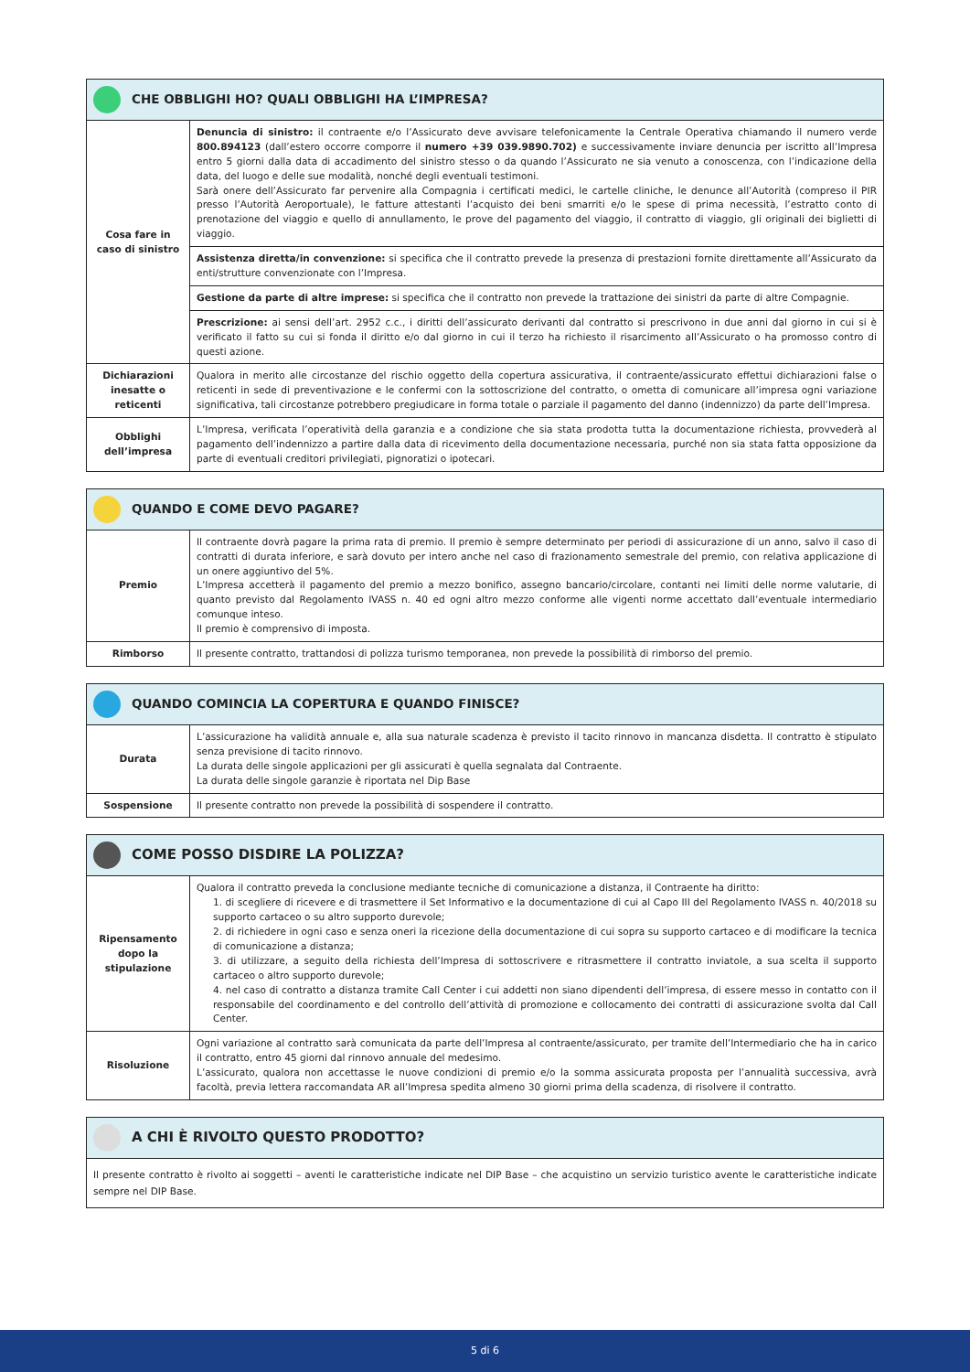| CHE OBBLIGHI HO? QUALI OBBLIGHI HA L’IMPRESA? | |
| Cosa fare in caso di sinistro | Denuncia di sinistro: il contraente e/o l’Assicurato deve avvisare telefonicamente la Centrale Operativa chiamando il numero verde 800.894123 (dall’estero occorre comporre il numero +39 039.9890.702) e successivamente inviare denuncia per iscritto all’Impresa entro 5 giorni dalla data di accadimento del sinistro stesso o da quando l’Assicurato ne sia venuto a conoscenza, con l’indicazione della data, del luogo e delle sue modalità, nonché degli eventuali testimoni. Sarà onere dell’Assicurato far pervenire alla Compagnia i certificati medici, le cartelle cliniche, le denunce all’Autorità (compreso il PIR presso l’Autorità Aeroportuale), le fatture attestanti l’acquisto dei beni smarriti e/o le spese di prima necessità, l’estratto conto di prenotazione del viaggio e quello di annullamento, le prove del pagamento del viaggio, il contratto di viaggio, gli originali dei biglietti di viaggio. |
| | Assistenza diretta/in convenzione: si specifica che il contratto prevede la presenza di prestazioni fornite direttamente all’Assicurato da enti/strutture convenzionate con l’Impresa. |
| | Gestione da parte di altre imprese: si specifica che il contratto non prevede la trattazione dei sinistri da parte di altre Compagnie. |
| | Prescrizione: ai sensi dell’art. 2952 c.c., i diritti dell’assicurato derivanti dal contratto si prescrivono in due anni dal giorno in cui si è verificato il fatto su cui si fonda il diritto e/o dal giorno in cui il terzo ha richiesto il risarcimento all’Assicurato o ha promosso contro di questi azione. |
| Dichiarazioni inesatte o reticenti | Qualora in merito alle circostanze del rischio oggetto della copertura assicurativa, il contraente/assicurato effettui dichiarazioni false o reticenti in sede di preventivazione e le confermi con la sottoscrizione del contratto, o ometta di comunicare all’impresa ogni variazione significativa, tali circostanze potrebbero pregiudicare in forma totale o parziale il pagamento del danno (indennizzo) da parte dell’Impresa. |
| Obblighi dell’impresa | L’Impresa, verificata l’operatività della garanzia e a condizione che sia stata prodotta tutta la documentazione richiesta, provvederà al pagamento dell’indennizzo a partire dalla data di ricevimento della documentazione necessaria, purché non sia stata fatta opposizione da parte di eventuali creditori privilegiati, pignoratizi o ipotecari. |
| QUANDO E COME DEVO PAGARE? | |
| Premio | Il contraente dovrà pagare la prima rata di premio. Il premio è sempre determinato per periodi di assicurazione di un anno, salvo il caso di contratti di durata inferiore, e sarà dovuto per intero anche nel caso di frazionamento semestrale del premio, con relativa applicazione di un onere aggiuntivo del 5%. L’Impresa accetterà il pagamento del premio a mezzo bonifico, assegno bancario/circolare, contanti nei limiti delle norme valutarie, di quanto previsto dal Regolamento IVASS n. 40 ed ogni altro mezzo conforme alle vigenti norme accettato dall’eventuale intermediario comunque inteso. Il premio è comprensivo di imposta. |
| Rimborso | Il presente contratto, trattandosi di polizza turismo temporanea, non prevede la possibilità di rimborso del premio. |
| QUANDO COMINCIA LA COPERTURA E QUANDO FINISCE? | |
| Durata | L’assicurazione ha validità annuale e, alla sua naturale scadenza è previsto il tacito rinnovo in mancanza disdetta. Il contratto è stipulato senza previsione di tacito rinnovo. La durata delle singole applicazioni per gli assicurati è quella segnalata dal Contraente. La durata delle singole garanzie è riportata nel Dip Base |
| Sospensione | Il presente contratto non prevede la possibilità di sospendere il contratto. |
| COME POSSO DISDIRE LA POLIZZA? | |
| Ripensamento dopo la stipulazione | Qualora il contratto preveda la conclusione mediante tecniche di comunicazione a distanza, il Contraente ha diritto: 1. di scegliere di ricevere e di trasmettere il Set Informativo e la documentazione di cui al Capo III del Regolamento IVASS n. 40/2018 su supporto cartaceo o su altro supporto durevole; 2. di richiedere in ogni caso e senza oneri la ricezione della documentazione di cui sopra su supporto cartaceo e di modificare la tecnica di comunicazione a distanza; 3. di utilizzare, a seguito della richiesta dell’Impresa di sottoscrivere e ritrasmettere il contratto inviatole, a sua scelta il supporto cartaceo o altro supporto durevole; 4. nel caso di contratto a distanza tramite Call Center i cui addetti non siano dipendenti dell’impresa, di essere messo in contatto con il responsabile del coordinamento e del controllo dell’attività di promozione e collocamento dei contratti di assicurazione svolta dal Call Center. |
| Risoluzione | Ogni variazione al contratto sarà comunicata da parte dell’Impresa al contraente/assicurato, per tramite dell’Intermediario che ha in carico il contratto, entro 45 giorni dal rinnovo annuale del medesimo. L’assicurato, qualora non accettasse le nuove condizioni di premio e/o la somma assicurata proposta per l’annualità successiva, avrà facoltà, previa lettera raccomandata AR all’Impresa spedita almeno 30 giorni prima della scadenza, di risolvere il contratto. |
| A CHI È RIVOLTO QUESTO PRODOTTO? |
| Il presente contratto è rivolto ai soggetti – aventi le caratteristiche indicate nel DIP Base – che acquistino un servizio turistico avente le caratteristiche indicate sempre nel DIP Base. |
5 di 6